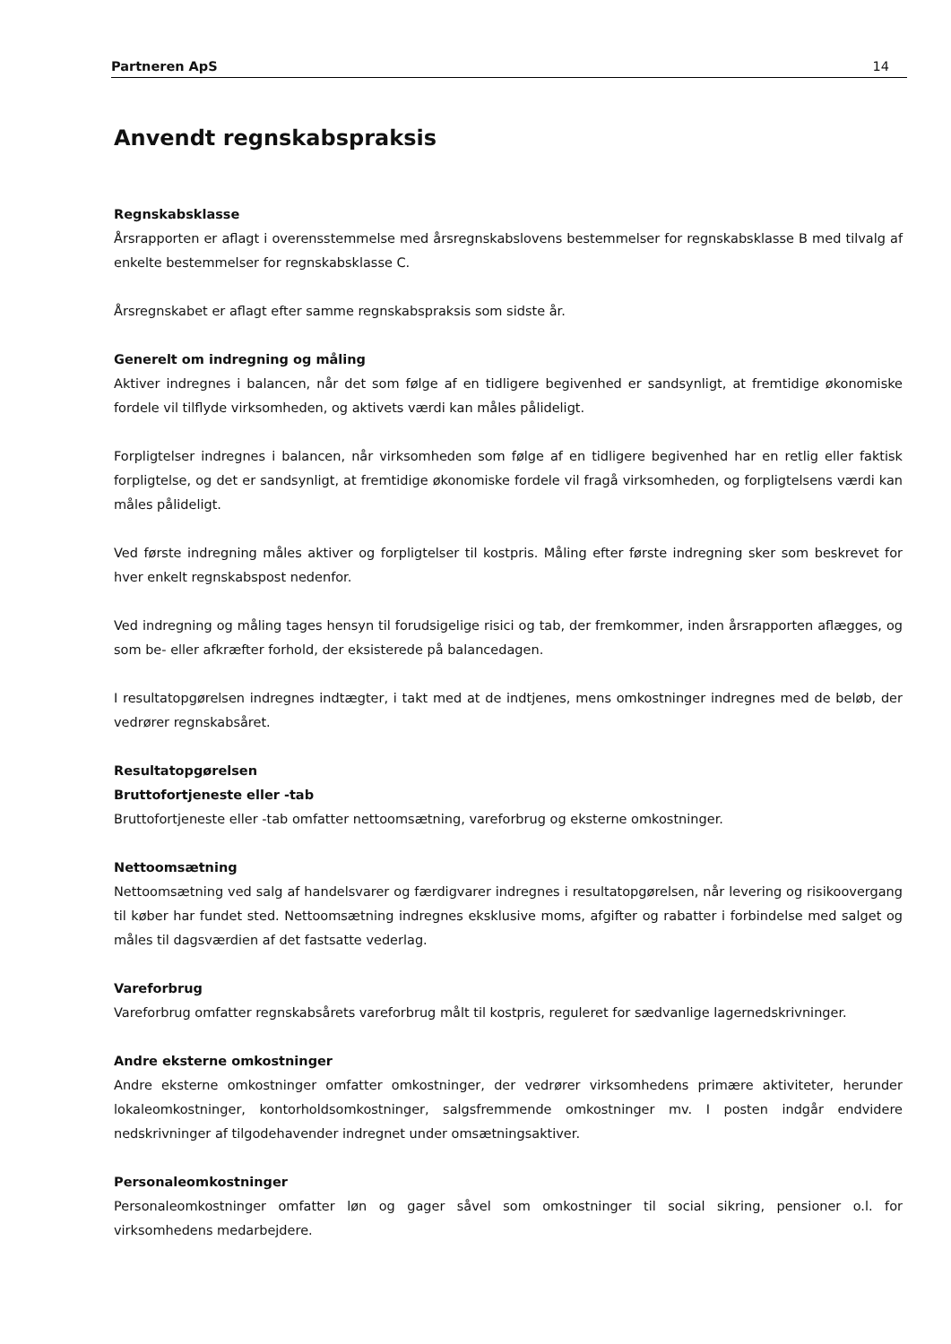Partneren ApS 14
Anvendt regnskabspraksis
Regnskabsklasse
Årsrapporten er aflagt i overensstemmelse med årsregnskabslovens bestemmelser for regnskabsklasse B med tilvalg af enkelte bestemmelser for regnskabsklasse C.
Årsregnskabet er aflagt efter samme regnskabspraksis som sidste år.
Generelt om indregning og måling
Aktiver indregnes i balancen, når det som følge af en tidligere begivenhed er sandsynligt, at fremtidige økonomiske fordele vil tilflyde virksomheden, og aktivets værdi kan måles pålideligt.
Forpligtelser indregnes i balancen, når virksomheden som følge af en tidligere begivenhed har en retlig eller faktisk forpligtelse, og det er sandsynligt, at fremtidige økonomiske fordele vil fragå virksomheden, og forpligtelsens værdi kan måles pålideligt.
Ved første indregning måles aktiver og forpligtelser til kostpris. Måling efter første indregning sker som beskrevet for hver enkelt regnskabspost nedenfor.
Ved indregning og måling tages hensyn til forudsigelige risici og tab, der fremkommer, inden årsrapporten aflægges, og som be- eller afkræfter forhold, der eksisterede på balancedagen.
I resultatopgørelsen indregnes indtægter, i takt med at de indtjenes, mens omkostninger indregnes med de beløb, der vedrører regnskabsåret.
Resultatopgørelsen
Bruttofortjeneste eller -tab
Bruttofortjeneste eller -tab omfatter nettoomsætning, vareforbrug og eksterne omkostninger.
Nettoomsætning
Nettoomsætning ved salg af handelsvarer og færdigvarer indregnes i resultatopgørelsen, når levering og risikoovergang til køber har fundet sted. Nettoomsætning indregnes eksklusive moms, afgifter og rabatter i forbindelse med salget og måles til dagsværdien af det fastsatte vederlag.
Vareforbrug
Vareforbrug omfatter regnskabsårets vareforbrug målt til kostpris, reguleret for sædvanlige lagernedskrivninger.
Andre eksterne omkostninger
Andre eksterne omkostninger omfatter omkostninger, der vedrører virksomhedens primære aktiviteter, herunder lokaleomkostninger, kontorholdsomkostninger, salgsfremmende omkostninger mv. I posten indgår endvidere nedskrivninger af tilgodehavender indregnet under omsætningsaktiver.
Personaleomkostninger
Personaleomkostninger omfatter løn og gager såvel som omkostninger til social sikring, pensioner o.l. for virksomhedens medarbejdere.